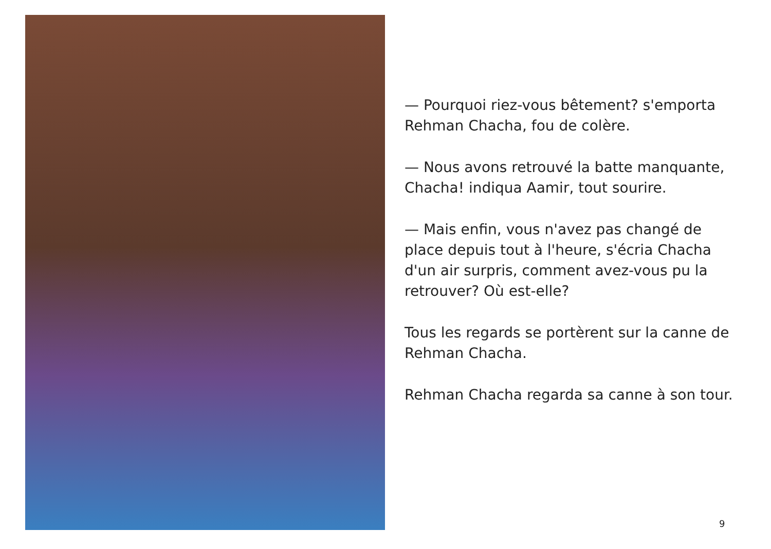— Pourquoi riez-vous bêtement? s'emporta Rehman Chacha, fou de colère.
— Nous avons retrouvé la batte manquante, Chacha! indiqua Aamir, tout sourire.
— Mais enfin, vous n'avez pas changé de place depuis tout à l'heure, s'écria Chacha d'un air surpris, comment avez-vous pu la retrouver? Où est-elle?
Tous les regards se portèrent sur la canne de Rehman Chacha.
Rehman Chacha regarda sa canne à son tour.
9